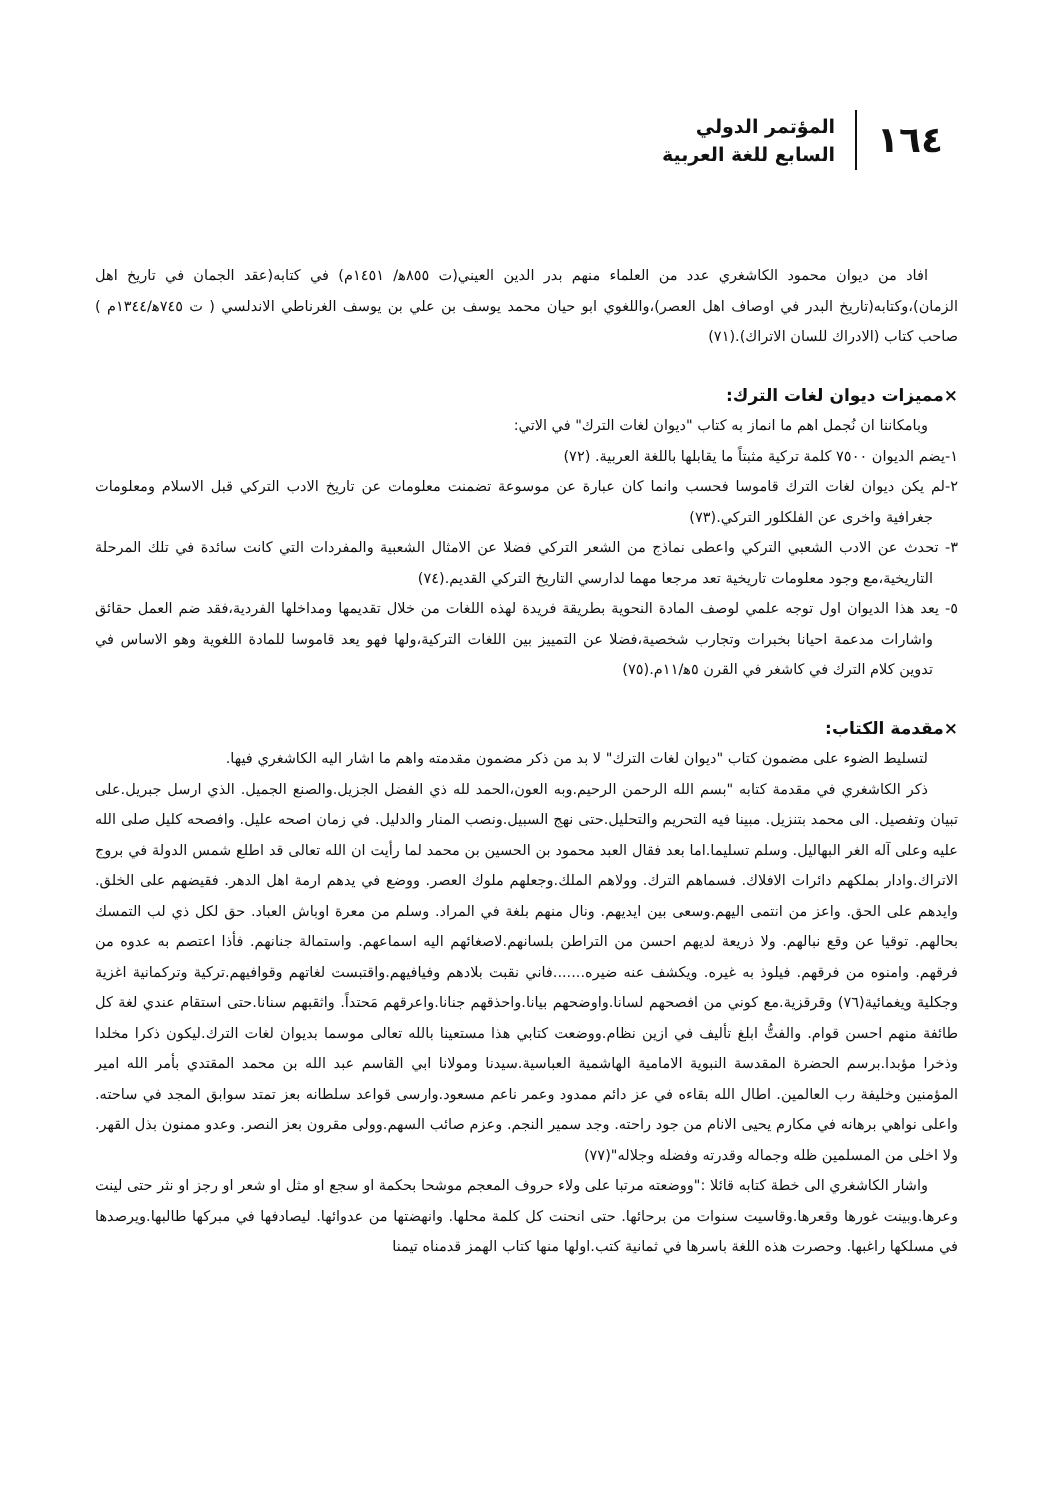١٦٤
المؤتمر الدولي
السابع للغة العربية
افاد من ديوان محمود الكاشغري عدد من العلماء منهم بدر الدين العيني(ت ٨٥٥ﻫ/ ١٤٥١م) في كتابه(عقد الجمان في تاريخ اهل الزمان)،وكتابه(تاريخ البدر في اوصاف اهل العصر)،واللغوي ابو حيان محمد يوسف بن علي بن يوسف الغرناطي الاندلسي ( ت ٧٤٥ﻫ/١٣٤٤م ) صاحب كتاب (الادراك للسان الاتراك).(٧١)
×مميزات ديوان لغات الترك:
وبامكاننا ان نُجمل اهم ما انماز به كتاب "ديوان لغات الترك" في الاتي:
١-يضم الديوان ٧٥٠٠ كلمة تركية مثبتاً ما يقابلها باللغة العربية. (٧٢)
٢-لم يكن ديوان لغات الترك قاموسا فحسب وانما كان عبارة عن موسوعة تضمنت معلومات عن تاريخ الادب التركي قبل الاسلام ومعلومات جغرافية واخرى عن الفلكلور التركي.(٧٣)
٣- تحدث عن الادب الشعبي التركي واعطى نماذج من الشعر التركي فضلا عن الامثال الشعبية والمفردات التي كانت سائدة في تلك المرحلة التاريخية،مع وجود معلومات تاريخية تعد مرجعا مهما لدارسي التاريخ التركي القديم.(٧٤)
٥- يعد هذا الديوان اول توجه علمي لوصف المادة النحوية بطريقة فريدة لهذه اللغات من خلال تقديمها ومداخلها الفردية،فقد ضم العمل حقائق واشارات مدعمة احيانا بخبرات وتجارب شخصية،فضلا عن التمييز بين اللغات التركية،ولها فهو يعد قاموسا للمادة اللغوية وهو الاساس في تدوين كلام الترك في كاشغر في القرن ٥ﻫ/١١م.(٧٥)
×مقدمة الكتاب:
لتسليط الضوء على مضمون كتاب "ديوان لغات الترك" لا بد من ذكر مضمون مقدمته واهم ما اشار اليه الكاشغري فيها.
ذكر الكاشغري في مقدمة كتابه "بسم الله الرحمن الرحيم.وبه العون،الحمد لله ذي الفضل الجزيل.والصنع الجميل. الذي ارسل جبريل.على تبيان وتفصيل. الى محمد بتنزيل. مبينا فيه التحريم والتحليل.حتى نهج السبيل.ونصب المنار والدليل. في زمان اصحه عليل. وافصحه كليل صلى الله عليه وعلى آله الغر البهاليل. وسلم تسليما.اما بعد فقال العبد محمود بن الحسين بن محمد لما رأيت ان الله تعالى قد اطلع شمس الدولة في بروج الاتراك.وادار بملكهم دائرات الافلاك. فسماهم الترك. وولاهم الملك.وجعلهم ملوك العصر. ووضع في يدهم ارمة اهل الدهر. فقيضهم على الخلق. وايدهم على الحق. واعز من انتمى اليهم.وسعى بين ايديهم. ونال منهم بلغة في المراد. وسلم من معرة اوباش العباد. حق لكل ذي لب التمسك بحالهم. توقيا عن وقع نبالهم. ولا ذريعة لديهم احسن من التراطن بلسانهم.لاصغائهم اليه اسماعهم. واستمالة جنانهم. فأذا اعتصم به عدوه من فرقهم. وامنوه من فرقهم. فيلوذ به غيره. ويكشف عنه ضيره.......فاني نقبت بلادهم وفيافيهم.واقتبست لغاتهم وقوافيهم.تركية وتركمانية اغزية وجكلية ويغمائية(٧٦) وقرقزية.مع كوني من افصحهم لسانا.واوضحهم بيانا.واحذقهم جنانا.واعرقهم مَحتداً. واثقبهم سنانا.حتى استقام عندي لغة كل طائفة منهم احسن قوام. والفتُّ ابلغ تأليف في ازين نظام.ووضعت كتابي هذا مستعينا بالله تعالى موسما بديوان لغات الترك.ليكون ذكرا مخلدا وذخرا مؤبدا.برسم الحضرة المقدسة النبوية الامامية الهاشمية العباسية.سيدنا ومولانا ابي القاسم عبد الله بن محمد المقتدي بأمر الله امير المؤمنين وخليفة رب العالمين. اطال الله بقاءه في عز دائم ممدود وعمر ناعم مسعود.وارسى قواعد سلطانه بعز تمتد سوابق المجد في ساحته. واعلى نواهي برهانه في مكارم يحيى الانام من جود راحته. وجد سمير النجم. وعزم صائب السهم.وولى مقرون بعز النصر. وعدو ممنون بذل القهر. ولا اخلى من المسلمين ظله وجماله وقدرته وفضله وجلاله"(٧٧)
واشار الكاشغري الى خطة كتابه قائلا :"ووضعته مرتبا على ولاء حروف المعجم موشحا بحكمة او سجع او مثل او شعر او رجز او نثر حتى لينت وعرها.وبينت غورها وقعرها.وقاسيت سنوات من برحائها. حتى انحنت كل كلمة محلها. وانهضتها من عدوائها. ليصادفها في مبركها طالبها.ويرصدها في مسلكها راغبها. وحصرت هذه اللغة باسرها في ثمانية كتب.اولها منها كتاب الهمز قدمناه تيمنا